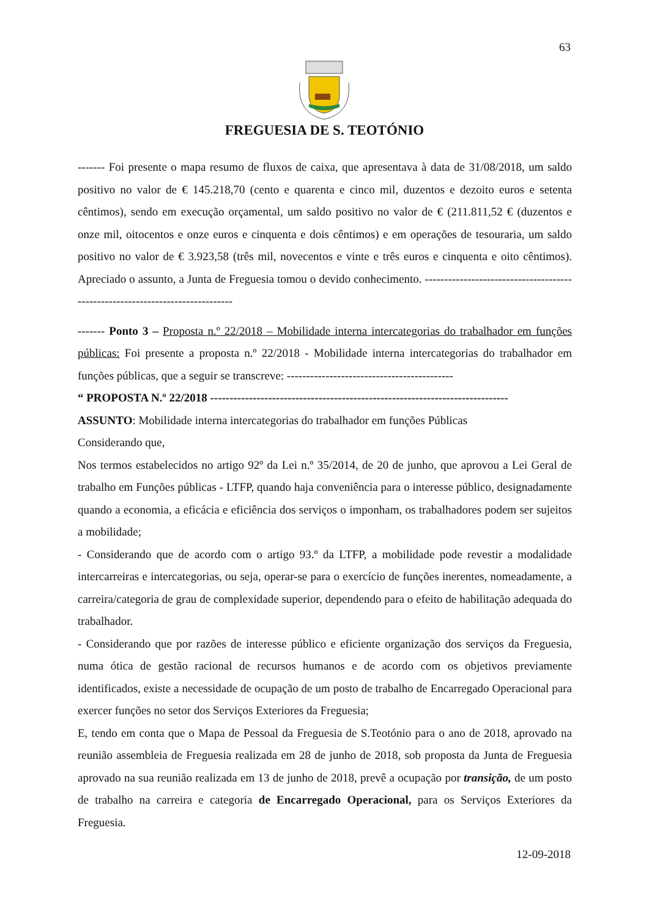63
FREGUESIA DE S. TEOTÓNIO
------- Foi presente o mapa resumo de fluxos de caixa, que apresentava à data de 31/08/2018, um saldo positivo no valor de € 145.218,70 (cento e quarenta e cinco mil, duzentos e dezoito euros e setenta cêntimos), sendo em execução orçamental, um saldo positivo no valor de € (211.811,52 € (duzentos e onze mil, oitocentos e onze euros e cinquenta e dois cêntimos) e em operações de tesouraria, um saldo positivo no valor de € 3.923,58 (três mil, novecentos e vinte e três euros e cinquenta e oito cêntimos). Apreciado o assunto, a Junta de Freguesia tomou o devido conhecimento. ------------------------------------------------------------------------------
------- Ponto 3 – Proposta n.º 22/2018 – Mobilidade interna intercategorias do trabalhador em funções públicas: Foi presente a proposta n.º 22/2018 - Mobilidade interna intercategorias do trabalhador em funções públicas, que a seguir se transcreve: -------------------------------------------
“ PROPOSTA N.º 22/2018 -----------------------------------------------------------------------------
ASSUNTO: Mobilidade interna intercategorias do trabalhador em funções Públicas
Considerando que,
Nos termos estabelecidos no artigo 92º da Lei n.º 35/2014, de 20 de junho, que aprovou a Lei Geral de trabalho em Funções públicas - LTFP, quando haja conveniência para o interesse público, designadamente quando a economia, a eficácia e eficiência dos serviços o imponham, os trabalhadores podem ser sujeitos a mobilidade;
- Considerando que de acordo com o artigo 93.º da LTFP, a mobilidade pode revestir a modalidade intercarreiras e intercategorias, ou seja, operar-se para o exercício de funções inerentes, nomeadamente, a carreira/categoria de grau de complexidade superior, dependendo para o efeito de habilitação adequada do trabalhador.
- Considerando que por razões de interesse público e eficiente organização dos serviços da Freguesia, numa ótica de gestão racional de recursos humanos e de acordo com os objetivos previamente identificados, existe a necessidade de ocupação de um posto de trabalho de Encarregado Operacional para exercer funções no setor dos Serviços Exteriores da Freguesia;
E, tendo em conta que o Mapa de Pessoal da Freguesia de S.Teotónio para o ano de 2018, aprovado na reunião assembleia de Freguesia realizada em 28 de junho de 2018, sob proposta da Junta de Freguesia aprovado na sua reunião realizada em 13 de junho de 2018, prevê a ocupação por transição, de um posto de trabalho na carreira e categoria de Encarregado Operacional, para os Serviços Exteriores da Freguesia.
12-09-2018